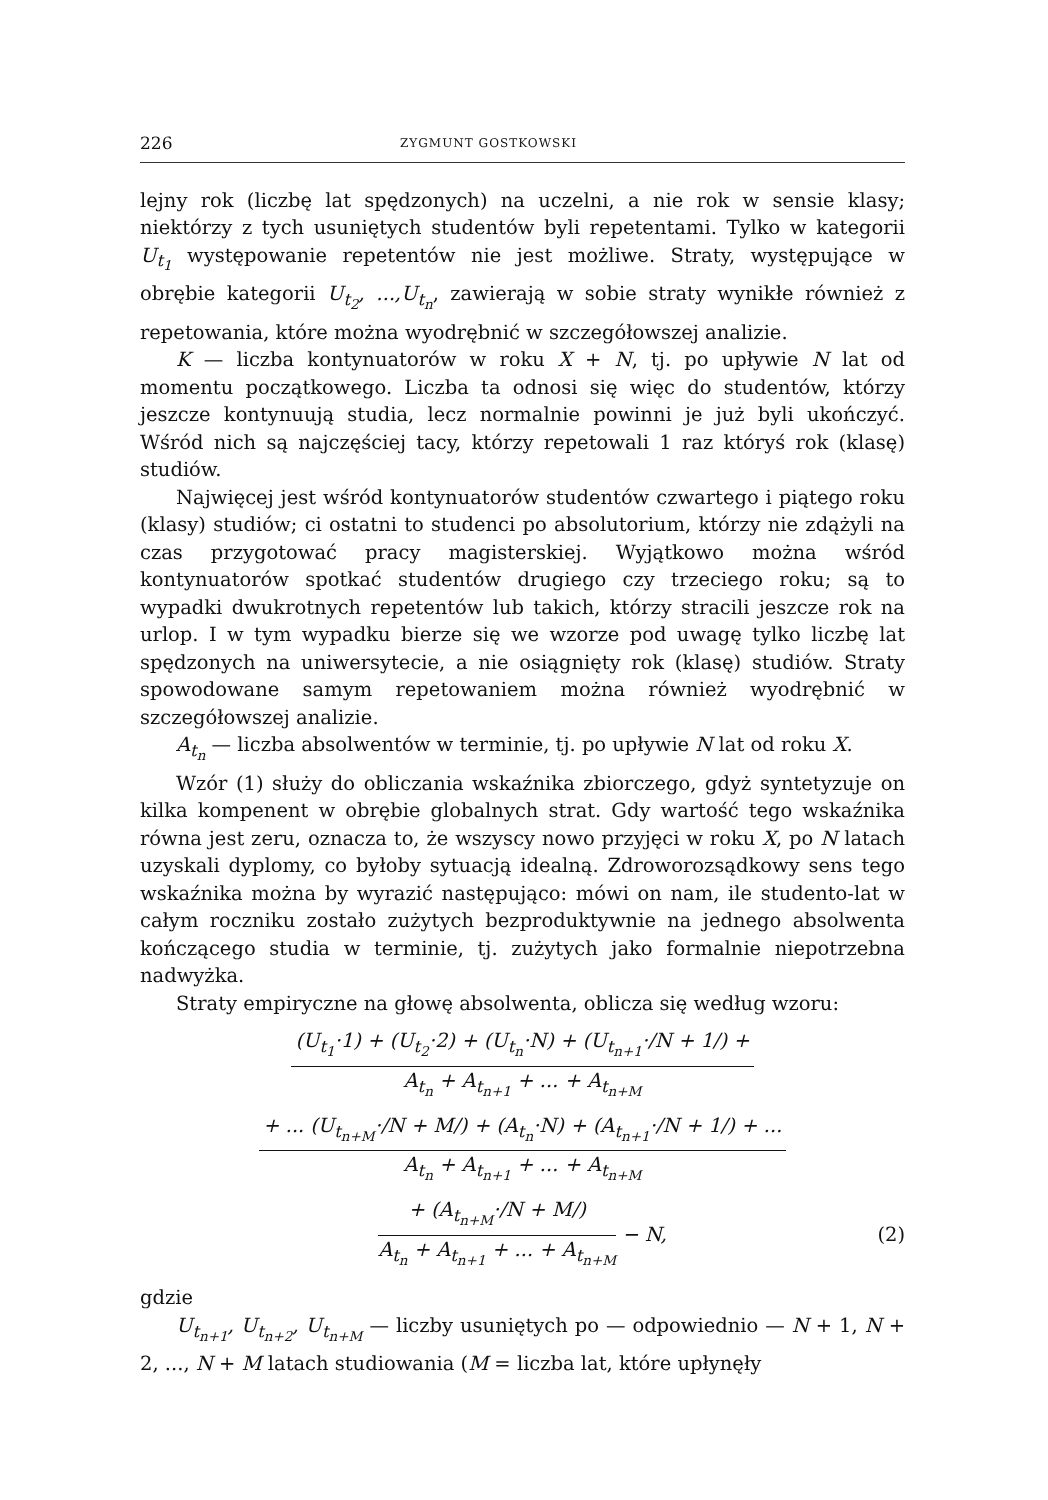226 ZYGMUNT GOSTKOWSKI
lejny rok (liczbę lat spędzonych) na uczelni, a nie rok w sensie klasy; niektórzy z tych usuniętych studentów byli repetentami. Tylko w kategorii U<sub>t<sub>1</sub></sub> występowanie repetentów nie jest możliwe. Straty, występujące w obrębie kategorii U<sub>t<sub>2</sub></sub>, ...,U<sub>t<sub>n</sub></sub>, zawierają w sobie straty wynikłe również z repetowania, które można wyodrębnić w szczegółowszej analizie.
K — liczba kontynuatorów w roku X + N, tj. po upływie N lat od momentu początkowego. Liczba ta odnosi się więc do studentów, którzy jeszcze kontynuują studia, lecz normalnie powinni je już byli ukończyć. Wśród nich są najczęściej tacy, którzy repetowali 1 raz któryś rok (klasę) studiów.
Najwięcej jest wśród kontynuatorów studentów czwartego i piątego roku (klasy) studiów; ci ostatni to studenci po absolutorium, którzy nie zdążyli na czas przygotować pracy magisterskiej. Wyjątkowo można wśród kontynuatorów spotkać studentów drugiego czy trzeciego roku; są to wypadki dwukrotnych repetentów lub takich, którzy stracili jeszcze rok na urlop. I w tym wypadku bierze się we wzorze pod uwagę tylko liczbę lat spędzonych na uniwersytecie, a nie osiągnięty rok (klasę) studiów. Straty spowodowane samym repetowaniem można również wyodrębnić w szczegółowszej analizie.
A<sub>t<sub>n</sub></sub> — liczba absolwentów w terminie, tj. po upływie N lat od roku X.
Wzór (1) służy do obliczania wskaźnika zbiorczego, gdyż syntetyzuje on kilka kompenent w obrębie globalnych strat. Gdy wartość tego wskaźnika równa jest zeru, oznacza to, że wszyscy nowo przyjęci w roku X, po N latach uzyskali dyplomy, co byłoby sytuacją idealną. Zdroworozsądkowy sens tego wskaźnika można by wyrazić następująco: mówi on nam, ile studento-lat w całym roczniku zostało zużytych bezproduktywnie na jednego absolwenta kończącego studia w terminie, tj. zużytych jako formalnie niepotrzebna nadwyżka.
Straty empiryczne na głowę absolwenta, oblicza się według wzoru:
(U<sub>t<sub>1</sub></sub>·1) + (U<sub>t<sub>2</sub></sub>·2) + (U<sub>t<sub>n</sub></sub>·N) + (U<sub>t<sub>n+1</sub></sub>·/N + 1/) +
A<sub>t<sub>n</sub></sub> + A<sub>t<sub>n+1</sub></sub> + ... + A<sub>t<sub>n+M</sub></sub>
+ ... (U<sub>t<sub>n+M</sub></sub>·/N + M/) + (A<sub>t<sub>n</sub></sub>·N) + (A<sub>t<sub>n+1</sub></sub>·/N + 1/) + ...
A<sub>t<sub>n</sub></sub> + A<sub>t<sub>n+1</sub></sub> + ... + A<sub>t<sub>n+M</sub></sub>
+ (A<sub>t<sub>n+M</sub></sub>·/N + M/)
A<sub>t<sub>n</sub></sub> + A<sub>t<sub>n+1</sub></sub> + ... + A<sub>t<sub>n+M</sub></sub>
− N, (2)
gdzie
U<sub>t<sub>n+1</sub></sub>, U<sub>t<sub>n+2</sub></sub>, U<sub>t<sub>n+M</sub></sub> — liczby usuniętych po — odpowiednio — N + 1, N + 2, ..., N + M latach studiowania (M = liczba lat, które upłynęły